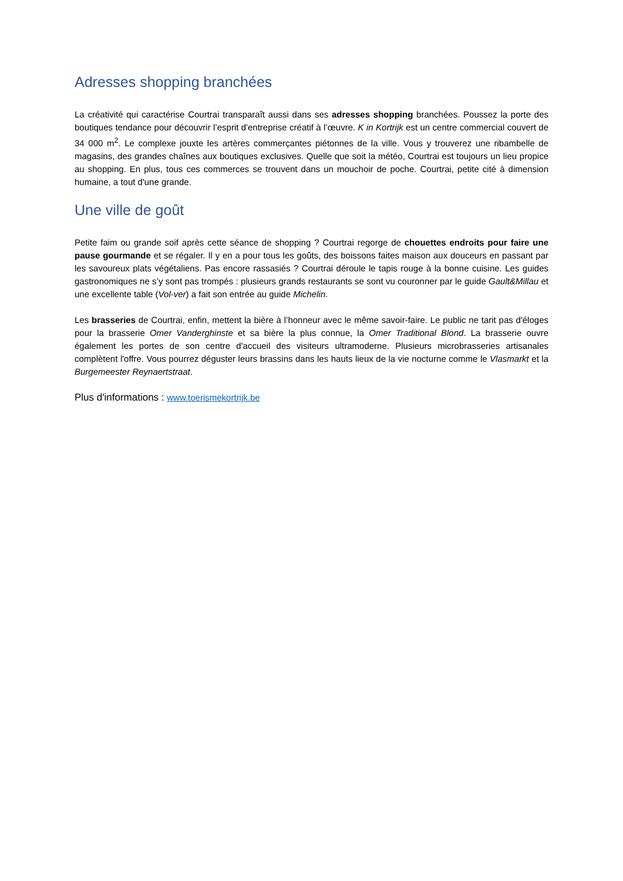Adresses shopping branchées
La créativité qui caractérise Courtrai transparaît aussi dans ses adresses shopping branchées. Poussez la porte des boutiques tendance pour découvrir l’esprit d'entreprise créatif à l’œuvre. K in Kortrijk est un centre commercial couvert de 34 000 m<sup>2</sup>. Le complexe jouxte les artères commerçantes piétonnes de la ville. Vous y trouverez une ribambelle de magasins, des grandes chaînes aux boutiques exclusives. Quelle que soit la météo, Courtrai est toujours un lieu propice au shopping. En plus, tous ces commerces se trouvent dans un mouchoir de poche. Courtrai, petite cité à dimension humaine, a tout d'une grande.
Une ville de goût
Petite faim ou grande soif après cette séance de shopping ? Courtrai regorge de chouettes endroits pour faire une pause gourmande et se régaler. Il y en a pour tous les goûts, des boissons faites maison aux douceurs en passant par les savoureux plats végétaliens. Pas encore rassasiés ? Courtrai déroule le tapis rouge à la bonne cuisine. Les guides gastronomiques ne s’y sont pas trompés : plusieurs grands restaurants se sont vu couronner par le guide Gault&Millau et une excellente table (Vol-ver) a fait son entrée au guide Michelin.
Les brasseries de Courtrai, enfin, mettent la bière à l’honneur avec le même savoir-faire. Le public ne tarit pas d'éloges pour la brasserie Omer Vanderghinste et sa bière la plus connue, la Omer Traditional Blond. La brasserie ouvre également les portes de son centre d'accueil des visiteurs ultramoderne. Plusieurs microbrasseries artisanales complètent l'offre. Vous pourrez déguster leurs brassins dans les hauts lieux de la vie nocturne comme le Vlasmarkt et la Burgemeester Reynaertstraat.
Plus d'informations : www.toerismekortrijk.be